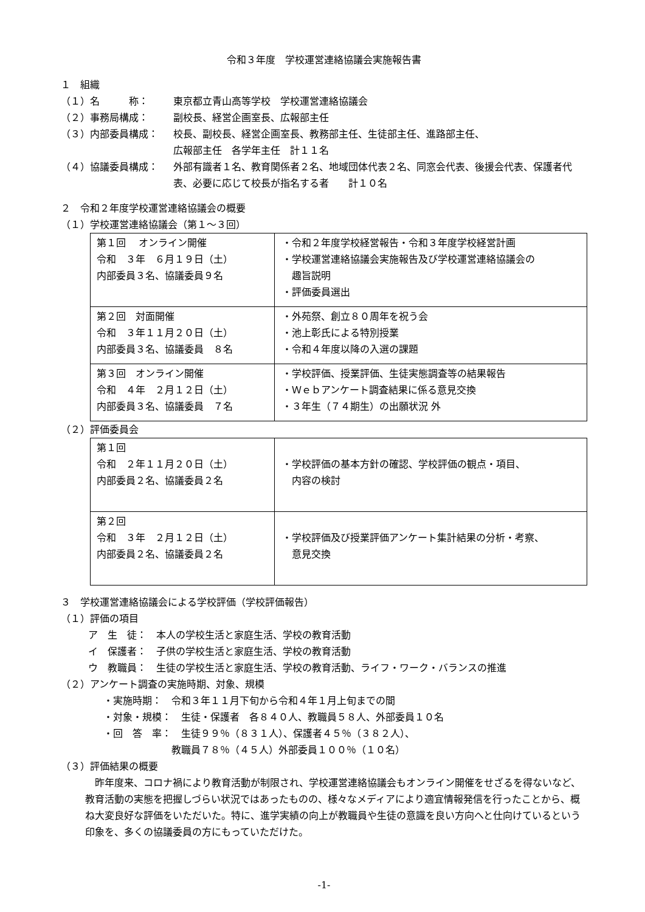令和３年度　学校運営連絡協議会実施報告書
１　組織
（１）名　　　称： 東京都立青山高等学校　学校運営連絡協議会
（２）事務局構成： 副校長、経営企画室長、広報部主任
（３）内部委員構成： 校長、副校長、経営企画室長、教務部主任、生徒部主任、進路部主任、
広報部主任　各学年主任　計１１名
（４）協議委員構成： 外部有識者１名、教育関係者２名、地域団体代表２名、同窓会代表、後援会代表、保護者代表、必要に応じて校長が指名する者　　計１０名
２　令和２年度学校運営連絡協議会の概要
（１）学校運営連絡協議会（第１～３回）
| 第１回 オンライン開催 令和 ３年 ６月１９日（土） 内部委員３名、協議委員９名 | ・令和２年度学校経営報告・令和３年度学校経営計画 ・学校運営連絡協議会実施報告及び学校運営連絡協議会の 趣旨説明 ・評価委員選出 |
| 第２回 対面開催 令和 ３年１１月２０日（土） 内部委員３名、協議委員 ８名 | ・外苑祭、創立８０周年を祝う会 ・池上彰氏による特別授業 ・令和４年度以降の入選の課題 |
| 第３回 オンライン開催 令和 ４年 ２月１２日（土） 内部委員３名、協議委員 ７名 | ・学校評価、授業評価、生徒実態調査等の結果報告 ・Ｗｅｂアンケート調査結果に係る意見交換 ・３年生（７４期生）の出願状況 外 |
（２）評価委員会
| 第１回 令和 ２年１１月２０日（土） 内部委員２名、協議委員２名 | ・学校評価の基本方針の確認、学校評価の観点・項目、 内容の検討 |
| 第２回 令和 ３年 ２月１２日（土） 内部委員２名、協議委員２名 | ・学校評価及び授業評価アンケート集計結果の分析・考察、 意見交換 |
３　学校運営連絡協議会による学校評価（学校評価報告）
（１）評価の項目
ア　生　徒：　本人の学校生活と家庭生活、学校の教育活動
イ　保護者：　子供の学校生活と家庭生活、学校の教育活動
ウ　教職員：　生徒の学校生活と家庭生活、学校の教育活動、ライフ・ワーク・バランスの推進
（２）アンケート調査の実施時期、対象、規模
・実施時期：　令和３年１１月下旬から令和４年１月上旬までの間
・対象・規模：　生徒・保護者　各８４０人、教職員５８人、外部委員１０名
・回　答　率：　生徒９９％（８３１人）、保護者４５％（３８２人）、
　　　　　　　教職員７８％（４５人）外部委員１００％（１０名）
（３）評価結果の概要
昨年度来、コロナ禍により教育活動が制限され、学校運営連絡協議会もオンライン開催をせざるを得ないなど、教育活動の実態を把握しづらい状況ではあったものの、様々なメディアにより適宜情報発信を行ったことから、概ね大変良好な評価をいただいた。特に、進学実績の向上が教職員や生徒の意識を良い方向へと仕向けているという印象を、多くの協議委員の方にもっていただけた。
-1-